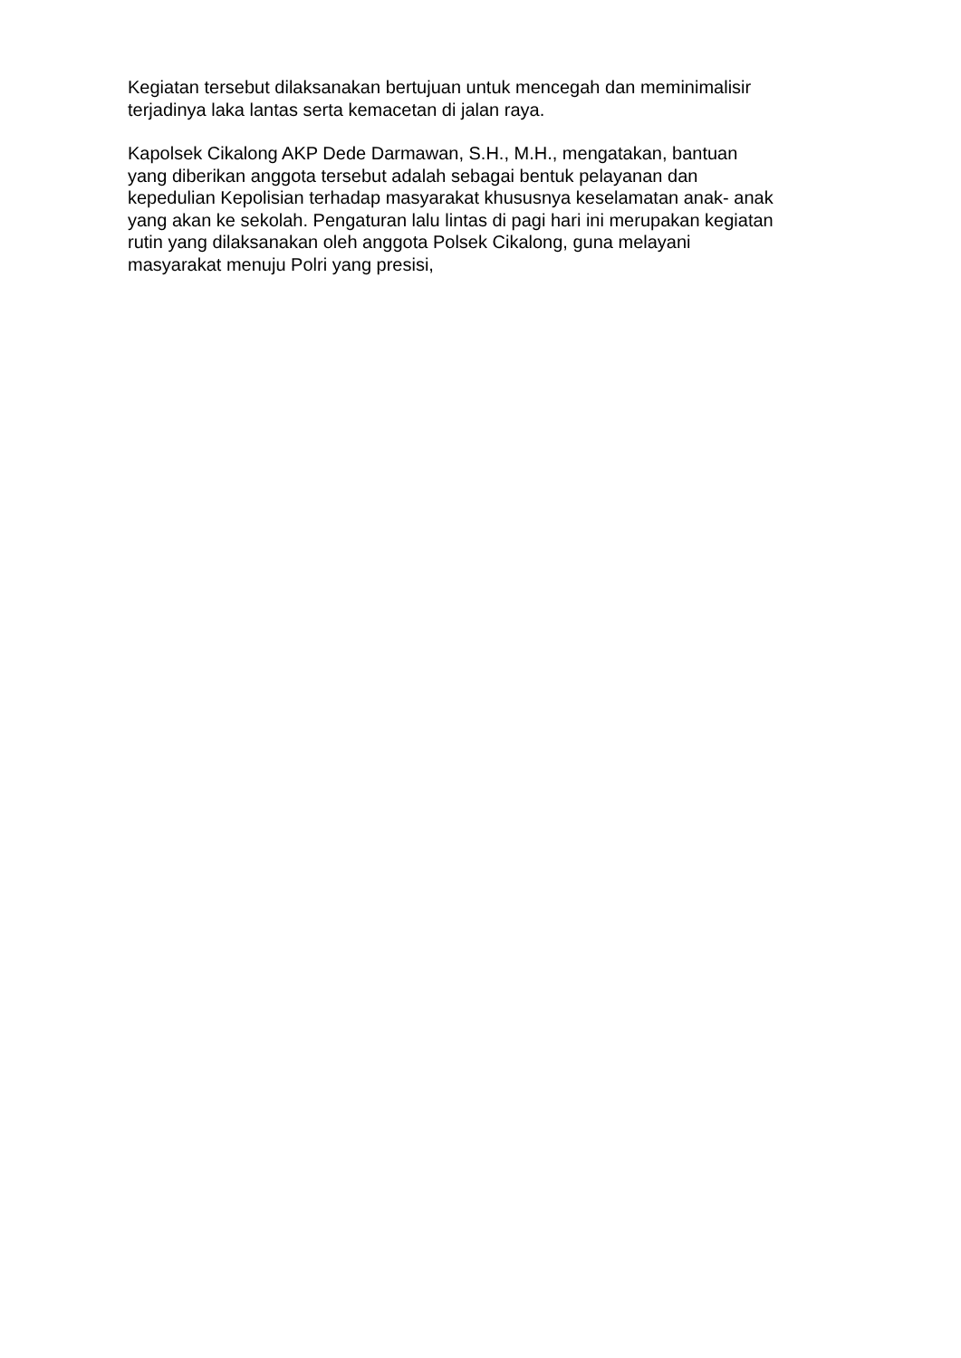Kegiatan tersebut dilaksanakan bertujuan untuk mencegah dan meminimalisir
terjadinya laka lantas serta kemacetan di jalan raya.
Kapolsek Cikalong AKP Dede Darmawan, S.H., M.H., mengatakan, bantuan
yang diberikan anggota tersebut adalah sebagai bentuk pelayanan dan
kepedulian Kepolisian terhadap masyarakat khususnya keselamatan anak- anak
yang akan ke sekolah. Pengaturan lalu lintas di pagi hari ini merupakan kegiatan
rutin yang dilaksanakan oleh anggota Polsek Cikalong, guna melayani
masyarakat menuju Polri yang presisi,